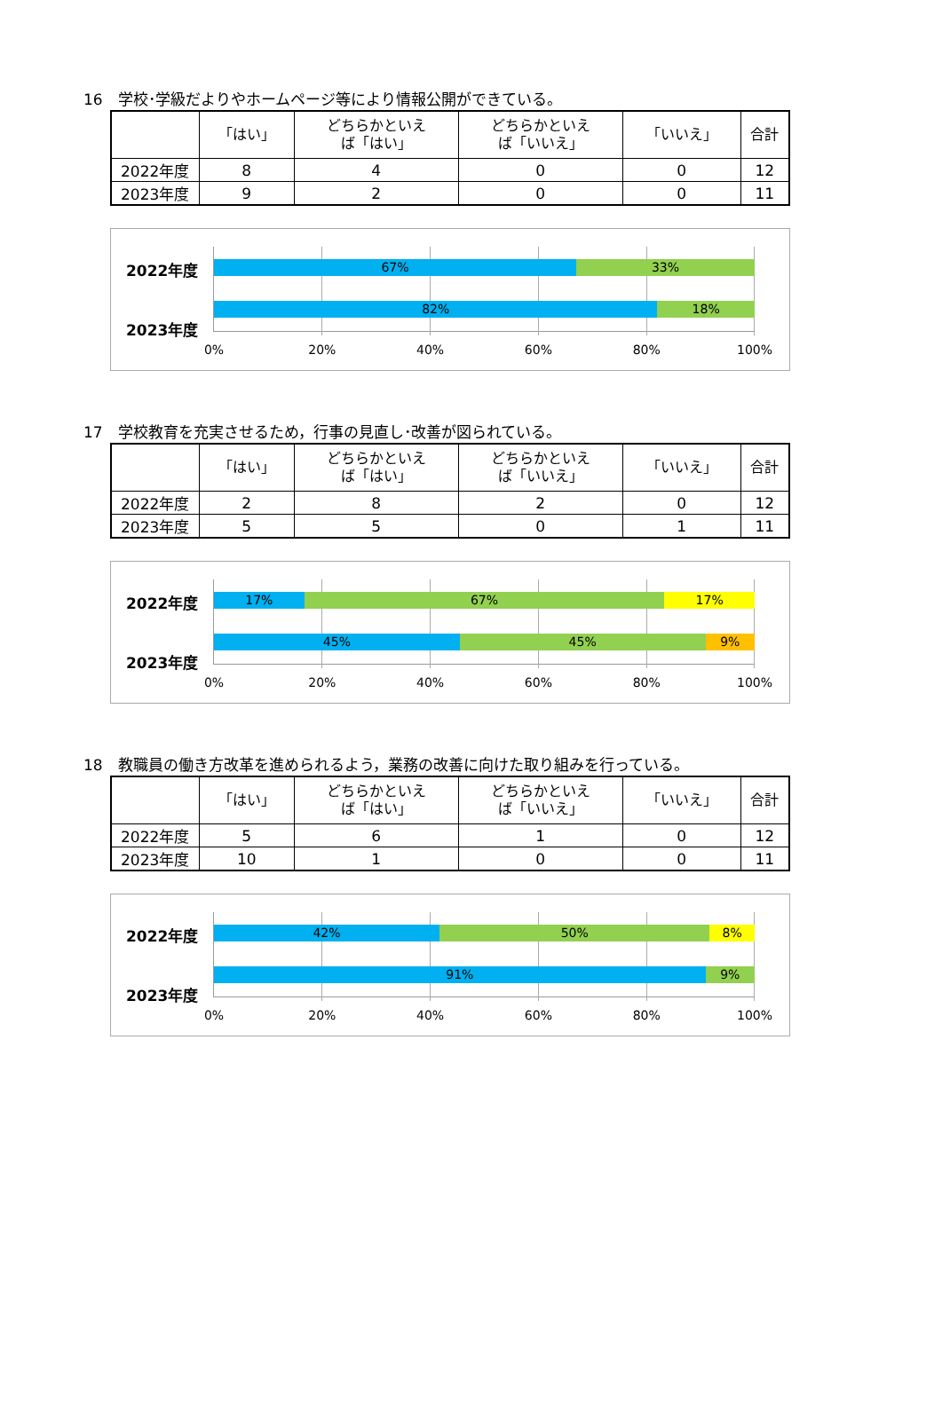16　学校･学級だよりやホームページ等により情報公開ができている。
| | 「はい」 | どちらかといえ ば「はい」 | どちらかといえ ば「いいえ」 | 「いいえ」 | 合計 |
| --- | --- | --- | --- | --- | --- |
| 2022年度 | 8 | 4 | 0 | 0 | 12 |
| 2023年度 | 9 | 2 | 0 | 0 | 11 |
2022年度
2023年度
67% 33%
82% 18%
0% 20% 40% 60% 80% 100%
17　学校教育を充実させるため，行事の見直し･改善が図られている。
| | 「はい」 | どちらかといえ ば「はい」 | どちらかといえ ば「いいえ」 | 「いいえ」 | 合計 |
| --- | --- | --- | --- | --- | --- |
| 2022年度 | 2 | 8 | 2 | 0 | 12 |
| 2023年度 | 5 | 5 | 0 | 1 | 11 |
2022年度
2023年度
17% 67% 17%
45% 45% 9%
0% 20% 40% 60% 80% 100%
18　教職員の働き方改革を進められるよう，業務の改善に向けた取り組みを行っている。
| | 「はい」 | どちらかといえ ば「はい」 | どちらかといえ ば「いいえ」 | 「いいえ」 | 合計 |
| --- | --- | --- | --- | --- | --- |
| 2022年度 | 5 | 6 | 1 | 0 | 12 |
| 2023年度 | 10 | 1 | 0 | 0 | 11 |
2022年度
2023年度
42% 50% 8%
91% 9%
0% 20% 40% 60% 80% 100%